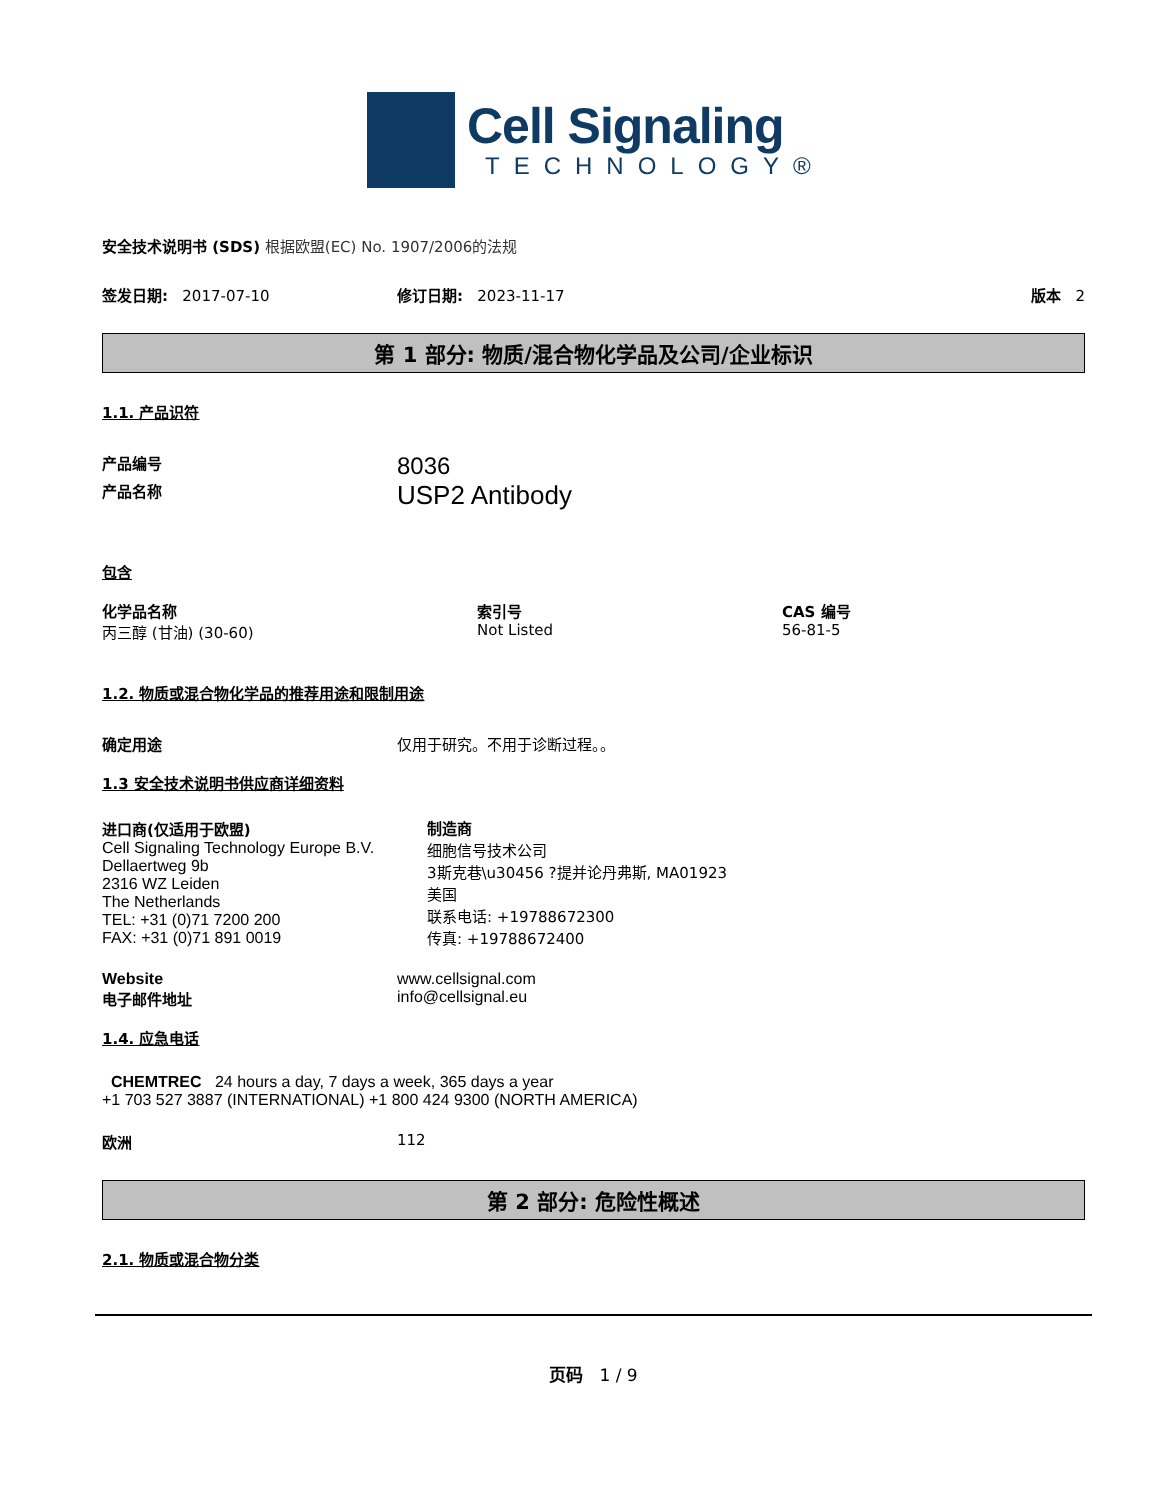Cell Signaling
TECHNOLOGY®
安全技术说明书 (SDS) 根据欧盟(EC) No. 1907/2006的法规
签发日期: 2017-07-10 修订日期: 2023-11-17 版本 2
第 1 部分: 物质/混合物化学品及公司/企业标识
1.1. 产品识符
产品编号
8036
产品名称
USP2 Antibody
包含
化学品名称
丙三醇 (甘油) (30-60)
索引号
Not Listed
CAS 编号
56-81-5
1.2. 物质或混合物化学品的推荐用途和限制用途
确定用途 仅用于研究。不用于诊断过程。。
1.3 安全技术说明书供应商详细资料
进口商(仅适用于欧盟)
Cell Signaling Technology Europe B.V.
Dellaertweg 9b
2316 WZ Leiden
The Netherlands
TEL: +31 (0)71 7200 200
FAX: +31 (0)71 891 0019
制造商
细胞信号技术公司
3斯克巷\u30456 ?提并论丹弗斯, MA01923
美国
联系电话: +19788672300
传真: +19788672400
Website
电子邮件地址
www.cellsignal.com
info@cellsignal.eu
1.4. 应急电话
CHEMTREC 24 hours a day, 7 days a week, 365 days a year
+1 703 527 3887 (INTERNATIONAL) +1 800 424 9300 (NORTH AMERICA)
欧洲 112
第 2 部分: 危险性概述
2.1. 物质或混合物分类
页码 1 / 9